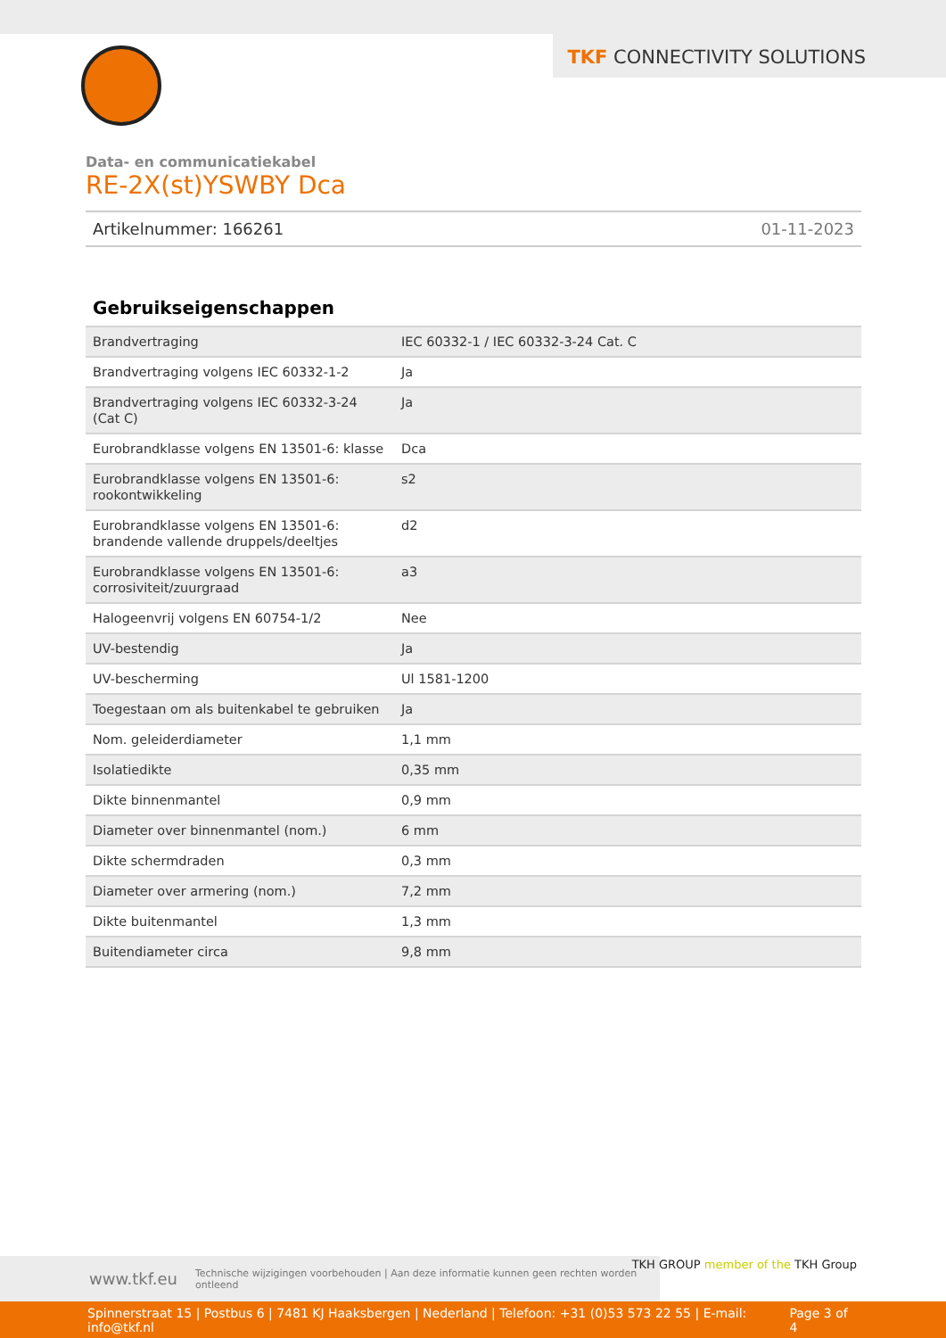TKF CONNECTIVITY SOLUTIONS
Data- en communicatiekabel
RE-2X(st)YSWBY Dca
Artikelnummer: 166261 01-11-2023
Gebruikseigenschappen
| Brandvertraging | IEC 60332-1 / IEC 60332-3-24 Cat. C |
| Brandvertraging volgens IEC 60332-1-2 | Ja |
| Brandvertraging volgens IEC 60332-3-24 (Cat C) | Ja |
| Eurobrandklasse volgens EN 13501-6: klasse | Dca |
| Eurobrandklasse volgens EN 13501-6: rookontwikkeling | s2 |
| Eurobrandklasse volgens EN 13501-6: brandende vallende druppels/deeltjes | d2 |
| Eurobrandklasse volgens EN 13501-6: corrosiviteit/zuurgraad | a3 |
| Halogeenvrij volgens EN 60754-1/2 | Nee |
| UV-bestendig | Ja |
| UV-bescherming | Ul 1581-1200 |
| Toegestaan om als buitenkabel te gebruiken | Ja |
| Nom. geleiderdiameter | 1,1 mm |
| Isolatiedikte | 0,35 mm |
| Dikte binnenmantel | 0,9 mm |
| Diameter over binnenmantel (nom.) | 6 mm |
| Dikte schermdraden | 0,3 mm |
| Diameter over armering (nom.) | 7,2 mm |
| Dikte buitenmantel | 1,3 mm |
| Buitendiameter circa | 9,8 mm |
www.tkf.eu Technische wijzigingen voorbehouden | Aan deze informatie kunnen geen rechten worden ontleend
TKH GROUP member of the TKH Group
Spinnerstraat 15 | Postbus 6 | 7481 KJ Haaksbergen | Nederland | Telefoon: +31 (0)53 573 22 55 | E-mail: info@tkf.nl Page 3 of 4